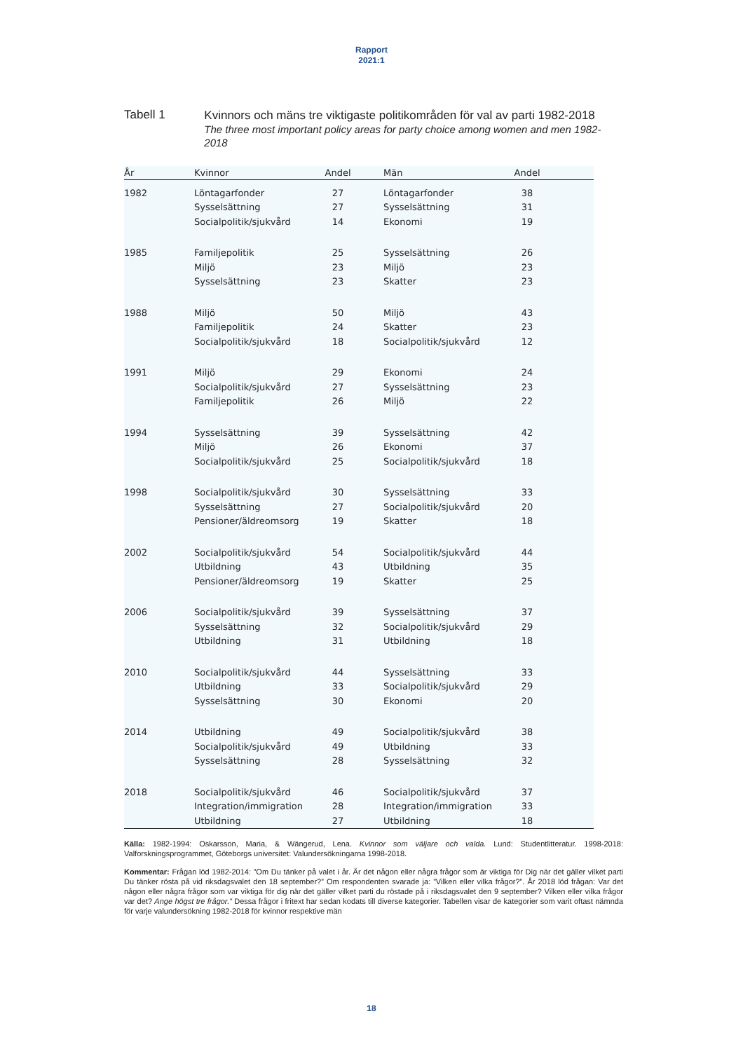Rapport
2021:1
Tabell 1
Kvinnors och mäns tre viktigaste politikområden för val av parti 1982-2018
The three most important policy areas for party choice among women and men 1982-2018
| År | Kvinnor | Andel | | Män | Andel | |
| --- | --- | --- | --- | --- | --- | --- |
| 1982 | Löntagarfonder | 27 | | Löntagarfonder | 38 | |
| | Sysselsättning | 27 | | Sysselsättning | 31 | |
| | Socialpolitik/sjukvård | 14 | | Ekonomi | 19 | |
| 1985 | Familjepolitik | 25 | | Sysselsättning | 26 | |
| | Miljö | 23 | | Miljö | 23 | |
| | Sysselsättning | 23 | | Skatter | 23 | |
| 1988 | Miljö | 50 | | Miljö | 43 | |
| | Familjepolitik | 24 | | Skatter | 23 | |
| | Socialpolitik/sjukvård | 18 | | Socialpolitik/sjukvård | 12 | |
| 1991 | Miljö | 29 | | Ekonomi | 24 | |
| | Socialpolitik/sjukvård | 27 | | Sysselsättning | 23 | |
| | Familjepolitik | 26 | | Miljö | 22 | |
| 1994 | Sysselsättning | 39 | | Sysselsättning | 42 | |
| | Miljö | 26 | | Ekonomi | 37 | |
| | Socialpolitik/sjukvård | 25 | | Socialpolitik/sjukvård | 18 | |
| 1998 | Socialpolitik/sjukvård | 30 | | Sysselsättning | 33 | |
| | Sysselsättning | 27 | | Socialpolitik/sjukvård | 20 | |
| | Pensioner/äldreomsorg | 19 | | Skatter | 18 | |
| 2002 | Socialpolitik/sjukvård | 54 | | Socialpolitik/sjukvård | 44 | |
| | Utbildning | 43 | | Utbildning | 35 | |
| | Pensioner/äldreomsorg | 19 | | Skatter | 25 | |
| 2006 | Socialpolitik/sjukvård | 39 | | Sysselsättning | 37 | |
| | Sysselsättning | 32 | | Socialpolitik/sjukvård | 29 | |
| | Utbildning | 31 | | Utbildning | 18 | |
| 2010 | Socialpolitik/sjukvård | 44 | | Sysselsättning | 33 | |
| | Utbildning | 33 | | Socialpolitik/sjukvård | 29 | |
| | Sysselsättning | 30 | | Ekonomi | 20 | |
| 2014 | Utbildning | 49 | | Socialpolitik/sjukvård | 38 | |
| | Socialpolitik/sjukvård | 49 | | Utbildning | 33 | |
| | Sysselsättning | 28 | | Sysselsättning | 32 | |
| 2018 | Socialpolitik/sjukvård | 46 | | Socialpolitik/sjukvård | 37 | |
| | Integration/immigration | 28 | | Integration/immigration | 33 | |
| | Utbildning | 27 | | Utbildning | 18 | |
Källa: 1982-1994: Oskarsson, Maria, & Wängerud, Lena. Kvinnor som väljare och valda. Lund: Studentlitteratur. 1998-2018: Valforskningsprogrammet, Göteborgs universitet: Valundersökningarna 1998-2018.
Kommentar: Frågan löd 1982-2014: ”Om Du tänker på valet i år. Är det någon eller några frågor som är viktiga för Dig när det gäller vilket parti Du tänker rösta på vid riksdagsvalet den 18 september?” Om respondenten svarade ja: ”Vilken eller vilka frågor?”. År 2018 löd frågan: Var det någon eller några frågor som var viktiga för dig när det gäller vilket parti du röstade på i riksdagsvalet den 9 september? Vilken eller vilka frågor var det? Ange högst tre frågor.” Dessa frågor i fritext har sedan kodats till diverse kategorier. Tabellen visar de kategorier som varit oftast nämnda för varje valundersökning 1982-2018 för kvinnor respektive män
18